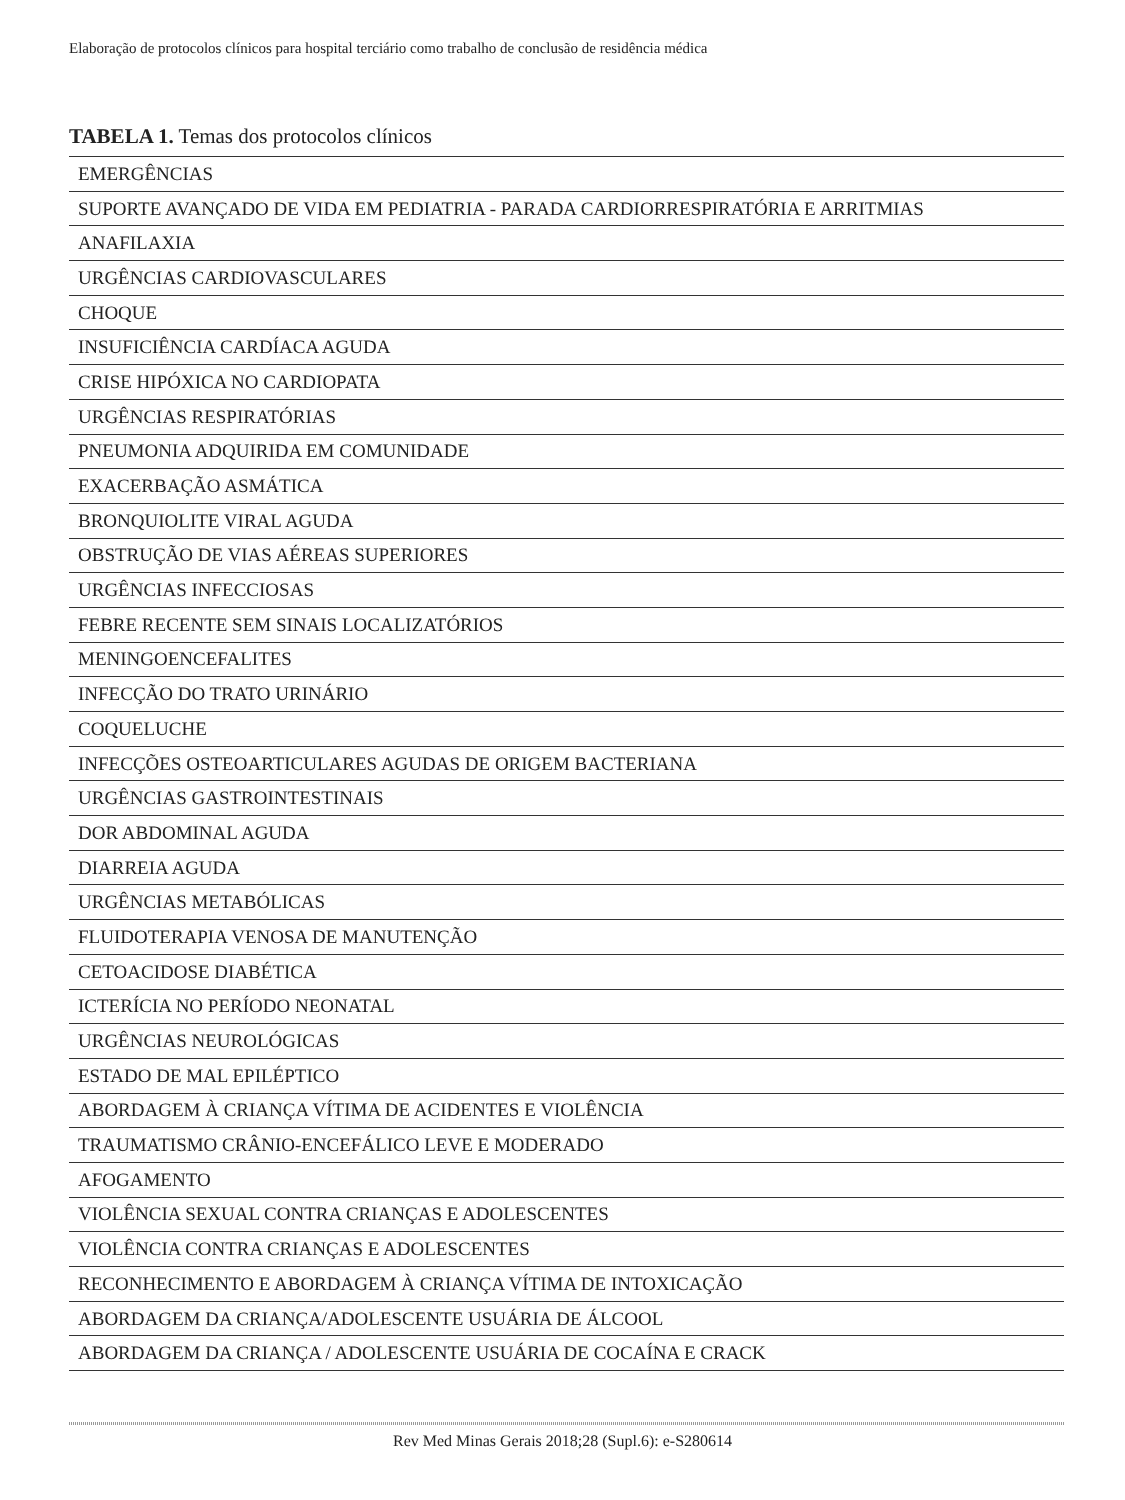Elaboração de protocolos clínicos para hospital terciário como trabalho de conclusão de residência médica
TABELA 1. Temas dos protocolos clínicos
| EMERGÊNCIAS |
| SUPORTE AVANÇADO DE VIDA EM PEDIATRIA - PARADA CARDIORRESPIRATÓRIA E ARRITMIAS |
| ANAFILAXIA |
| URGÊNCIAS CARDIOVASCULARES |
| CHOQUE |
| INSUFICIÊNCIA CARDÍACA AGUDA |
| CRISE HIPÓXICA NO CARDIOPATA |
| URGÊNCIAS RESPIRATÓRIAS |
| PNEUMONIA ADQUIRIDA EM COMUNIDADE |
| EXACERBAÇÃO ASMÁTICA |
| BRONQUIOLITE VIRAL AGUDA |
| OBSTRUÇÃO DE VIAS AÉREAS SUPERIORES |
| URGÊNCIAS INFECCIOSAS |
| FEBRE RECENTE SEM SINAIS LOCALIZATÓRIOS |
| MENINGOENCEFALITES |
| INFECÇÃO DO TRATO URINÁRIO |
| COQUELUCHE |
| INFECÇÕES OSTEOARTICULARES AGUDAS DE ORIGEM BACTERIANA |
| URGÊNCIAS GASTROINTESTINAIS |
| DOR ABDOMINAL AGUDA |
| DIARREIA AGUDA |
| URGÊNCIAS METABÓLICAS |
| FLUIDOTERAPIA VENOSA DE MANUTENÇÃO |
| CETOACIDOSE DIABÉTICA |
| ICTERÍCIA NO PERÍODO NEONATAL |
| URGÊNCIAS NEUROLÓGICAS |
| ESTADO DE MAL EPILÉPTICO |
| ABORDAGEM À CRIANÇA VÍTIMA DE ACIDENTES E VIOLÊNCIA |
| TRAUMATISMO CRÂNIO-ENCEFÁLICO LEVE E MODERADO |
| AFOGAMENTO |
| VIOLÊNCIA SEXUAL CONTRA CRIANÇAS E ADOLESCENTES |
| VIOLÊNCIA CONTRA CRIANÇAS E ADOLESCENTES |
| RECONHECIMENTO E ABORDAGEM À CRIANÇA VÍTIMA DE INTOXICAÇÃO |
| ABORDAGEM DA CRIANÇA/ADOLESCENTE USUÁRIA DE ÁLCOOL |
| ABORDAGEM DA CRIANÇA / ADOLESCENTE USUÁRIA DE COCAÍNA E CRACK |
Rev Med Minas Gerais 2018;28 (Supl.6): e-S280614